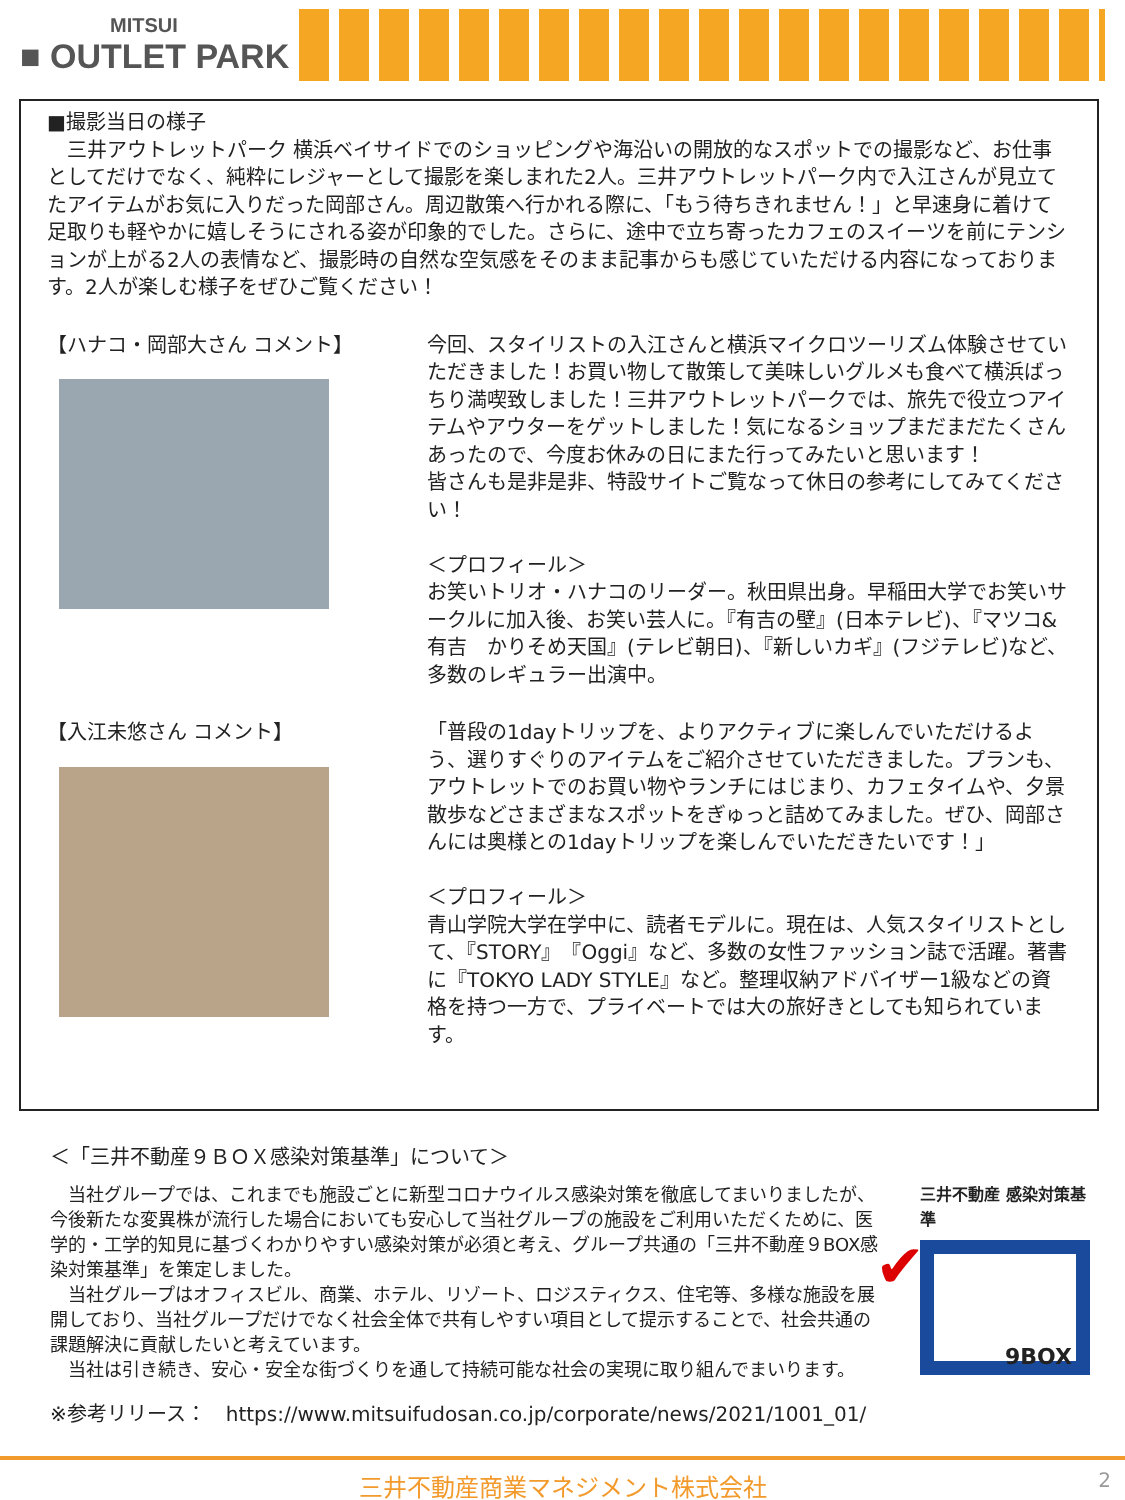MITSUI
■ OUTLET PARK
■撮影当日の様子
　三井アウトレットパーク 横浜ベイサイドでのショッピングや海沿いの開放的なスポットでの撮影など、お仕事としてだけでなく、純粋にレジャーとして撮影を楽しまれた2人。三井アウトレットパーク内で入江さんが見立てたアイテムがお気に入りだった岡部さん。周辺散策へ行かれる際に、「もう待ちきれません！」と早速身に着けて足取りも軽やかに嬉しそうにされる姿が印象的でした。さらに、途中で立ち寄ったカフェのスイーツを前にテンションが上がる2人の表情など、撮影時の自然な空気感をそのまま記事からも感じていただける内容になっております。2人が楽しむ様子をぜひご覧ください！
【ハナコ・岡部大さん コメント】 今回、スタイリストの入江さんと横浜マイクロツーリズム体験させていただきました！お買い物して散策して美味しいグルメも食べて横浜ばっちり満喫致しました！三井アウトレットパークでは、旅先で役立つアイテムやアウターをゲットしました！気になるショップまだまだたくさんあったので、今度お休みの日にまた行ってみたいと思います！
皆さんも是非是非、特設サイトご覧なって休日の参考にしてみてください！
＜プロフィール＞
お笑いトリオ・ハナコのリーダー。秋田県出身。早稲田大学でお笑いサークルに加入後、お笑い芸人に。『有吉の壁』(日本テレビ)、『マツコ&有吉　かりそめ天国』(テレビ朝日)、『新しいカギ』(フジテレビ)など、多数のレギュラー出演中。
【入江未悠さん コメント】 「普段の1dayトリップを、よりアクティブに楽しんでいただけるよう、選りすぐりのアイテムをご紹介させていただきました。プランも、アウトレットでのお買い物やランチにはじまり、カフェタイムや、夕景散歩などさまざまなスポットをぎゅっと詰めてみました。ぜひ、岡部さんには奥様との1dayトリップを楽しんでいただきたいです！」
＜プロフィール＞
青山学院大学在学中に、読者モデルに。現在は、人気スタイリストとして、『STORY』『Oggi』など、多数の女性ファッション誌で活躍。著書に『TOKYO LADY STYLE』など。整理収納アドバイザー1級などの資格を持つ一方で、プライベートでは大の旅好きとしても知られています。
＜「三井不動産９ＢＯＸ感染対策基準」について＞
　当社グループでは、これまでも施設ごとに新型コロナウイルス感染対策を徹底してまいりましたが、今後新たな変異株が流行した場合においても安心して当社グループの施設をご利用いただくために、医学的・工学的知見に基づくわかりやすい感染対策が必須と考え、グループ共通の「三井不動産９BOX感染対策基準」を策定しました。
　当社グループはオフィスビル、商業、ホテル、リゾート、ロジスティクス、住宅等、多様な施設を展開しており、当社グループだけでなく社会全体で共有しやすい項目として提示することで、社会共通の課題解決に貢献したいと考えています。
　当社は引き続き、安心・安全な街づくりを通して持続可能な社会の実現に取り組んでまいります。
三井不動産 感染対策基準
✔ 9BOX
※参考リリース：　https://www.mitsuifudosan.co.jp/corporate/news/2021/1001_01/
三井不動産商業マネジメント株式会社 2